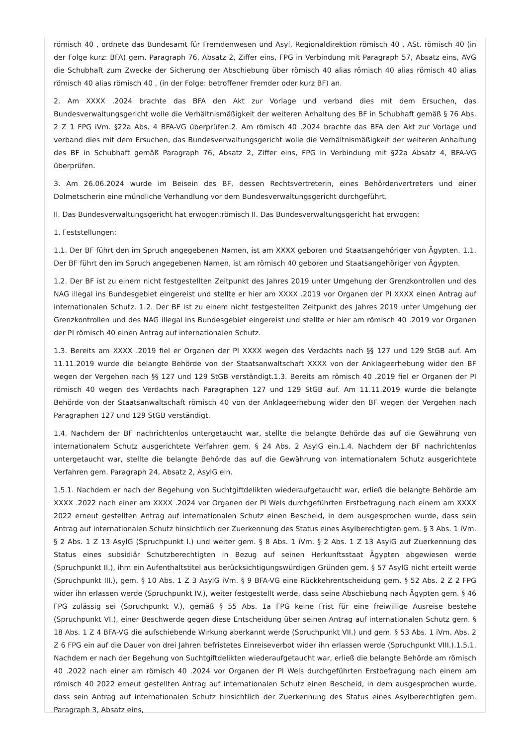römisch 40 , ordnete das Bundesamt für Fremdenwesen und Asyl, Regionaldirektion römisch 40 , ASt. römisch 40 (in der Folge kurz: BFA) gem. Paragraph 76, Absatz 2, Ziffer eins, FPG in Verbindung mit Paragraph 57, Absatz eins, AVG die Schubhaft zum Zwecke der Sicherung der Abschiebung über römisch 40 alias römisch 40 alias römisch 40 alias römisch 40 alias römisch 40 , (in der Folge: betroffener Fremder oder kurz BF) an.
2. Am XXXX .2024 brachte das BFA den Akt zur Vorlage und verband dies mit dem Ersuchen, das Bundesverwaltungsgericht wolle die Verhältnismäßigkeit der weiteren Anhaltung des BF in Schubhaft gemäß § 76 Abs. 2 Z 1 FPG iVm. §22a Abs. 4 BFA-VG überprüfen.2. Am römisch 40 .2024 brachte das BFA den Akt zur Vorlage und verband dies mit dem Ersuchen, das Bundesverwaltungsgericht wolle die Verhältnismäßigkeit der weiteren Anhaltung des BF in Schubhaft gemäß Paragraph 76, Absatz 2, Ziffer eins, FPG in Verbindung mit §22a Absatz 4, BFA-VG überprüfen.
3. Am 26.06.2024 wurde im Beisein des BF, dessen Rechtsvertreterin, eines Behördenvertreters und einer Dolmetscherin eine mündliche Verhandlung vor dem Bundesverwaltungsgericht durchgeführt.
II. Das Bundesverwaltungsgericht hat erwogen:römisch II. Das Bundesverwaltungsgericht hat erwogen:
1. Feststellungen:
1.1. Der BF führt den im Spruch angegebenen Namen, ist am XXXX geboren und Staatsangehöriger von Ägypten. 1.1. Der BF führt den im Spruch angegebenen Namen, ist am römisch 40 geboren und Staatsangehöriger von Ägypten.
1.2. Der BF ist zu einem nicht festgestellten Zeitpunkt des Jahres 2019 unter Umgehung der Grenzkontrollen und des NAG illegal ins Bundesgebiet eingereist und stellte er hier am XXXX .2019 vor Organen der PI XXXX einen Antrag auf internationalen Schutz. 1.2. Der BF ist zu einem nicht festgestellten Zeitpunkt des Jahres 2019 unter Umgehung der Grenzkontrollen und des NAG illegal ins Bundesgebiet eingereist und stellte er hier am römisch 40 .2019 vor Organen der PI römisch 40 einen Antrag auf internationalen Schutz.
1.3. Bereits am XXXX .2019 fiel er Organen der PI XXXX wegen des Verdachts nach §§ 127 und 129 StGB auf. Am 11.11.2019 wurde die belangte Behörde von der Staatsanwaltschaft XXXX von der Anklageerhebung wider den BF wegen der Vergehen nach §§ 127 und 129 StGB verständigt.1.3. Bereits am römisch 40 .2019 fiel er Organen der PI römisch 40 wegen des Verdachts nach Paragraphen 127 und 129 StGB auf. Am 11.11.2019 wurde die belangte Behörde von der Staatsanwaltschaft römisch 40 von der Anklageerhebung wider den BF wegen der Vergehen nach Paragraphen 127 und 129 StGB verständigt.
1.4. Nachdem der BF nachrichtenlos untergetaucht war, stellte die belangte Behörde das auf die Gewährung von internationalem Schutz ausgerichtete Verfahren gem. § 24 Abs. 2 AsylG ein.1.4. Nachdem der BF nachrichtenlos untergetaucht war, stellte die belangte Behörde das auf die Gewährung von internationalem Schutz ausgerichtete Verfahren gem. Paragraph 24, Absatz 2, AsylG ein.
1.5.1. Nachdem er nach der Begehung von Suchtgiftdelikten wiederaufgetaucht war, erließ die belangte Behörde am XXXX .2022 nach einer am XXXX .2024 vor Organen der PI Wels durchgeführten Erstbefragung nach einem am XXXX 2022 erneut gestellten Antrag auf internationalen Schutz einen Bescheid, in dem ausgesprochen wurde, dass sein Antrag auf internationalen Schutz hinsichtlich der Zuerkennung des Status eines Asylberechtigten gem. § 3 Abs. 1 iVm. § 2 Abs. 1 Z 13 AsylG (Spruchpunkt I.) und weiter gem. § 8 Abs. 1 iVm. § 2 Abs. 1 Z 13 AsylG auf Zuerkennung des Status eines subsidiär Schutzberechtigten in Bezug auf seinen Herkunftsstaat Ägypten abgewiesen werde (Spruchpunkt II.), ihm ein Aufenthaltstitel aus berücksichtigungswürdigen Gründen gem. § 57 AsylG nicht erteilt werde (Spruchpunkt III.), gem. § 10 Abs. 1 Z 3 AsylG iVm. § 9 BFA-VG eine Rückkehrentscheidung gem. § 52 Abs. 2 Z 2 FPG wider ihn erlassen werde (Spruchpunkt IV.), weiter festgestellt werde, dass seine Abschiebung nach Ägypten gem. § 46 FPG zulässig sei (Spruchpunkt V.), gemäß § 55 Abs. 1a FPG keine Frist für eine freiwillige Ausreise bestehe (Spruchpunkt VI.), einer Beschwerde gegen diese Entscheidung über seinen Antrag auf internationalen Schutz gem. § 18 Abs. 1 Z 4 BFA-VG die aufschiebende Wirkung aberkannt werde (Spruchpunkt VII.) und gem. § 53 Abs. 1 iVm. Abs. 2 Z 6 FPG ein auf die Dauer von drei Jahren befristetes Einreiseverbot wider ihn erlassen werde (Spruchpunkt VIII.).1.5.1. Nachdem er nach der Begehung von Suchtgiftdelikten wiederaufgetaucht war, erließ die belangte Behörde am römisch 40 .2022 nach einer am römisch 40 .2024 vor Organen der PI Wels durchgeführten Erstbefragung nach einem am römisch 40 2022 erneut gestellten Antrag auf internationalen Schutz einen Bescheid, in dem ausgesprochen wurde, dass sein Antrag auf internationalen Schutz hinsichtlich der Zuerkennung des Status eines Asylberechtigten gem. Paragraph 3, Absatz eins,